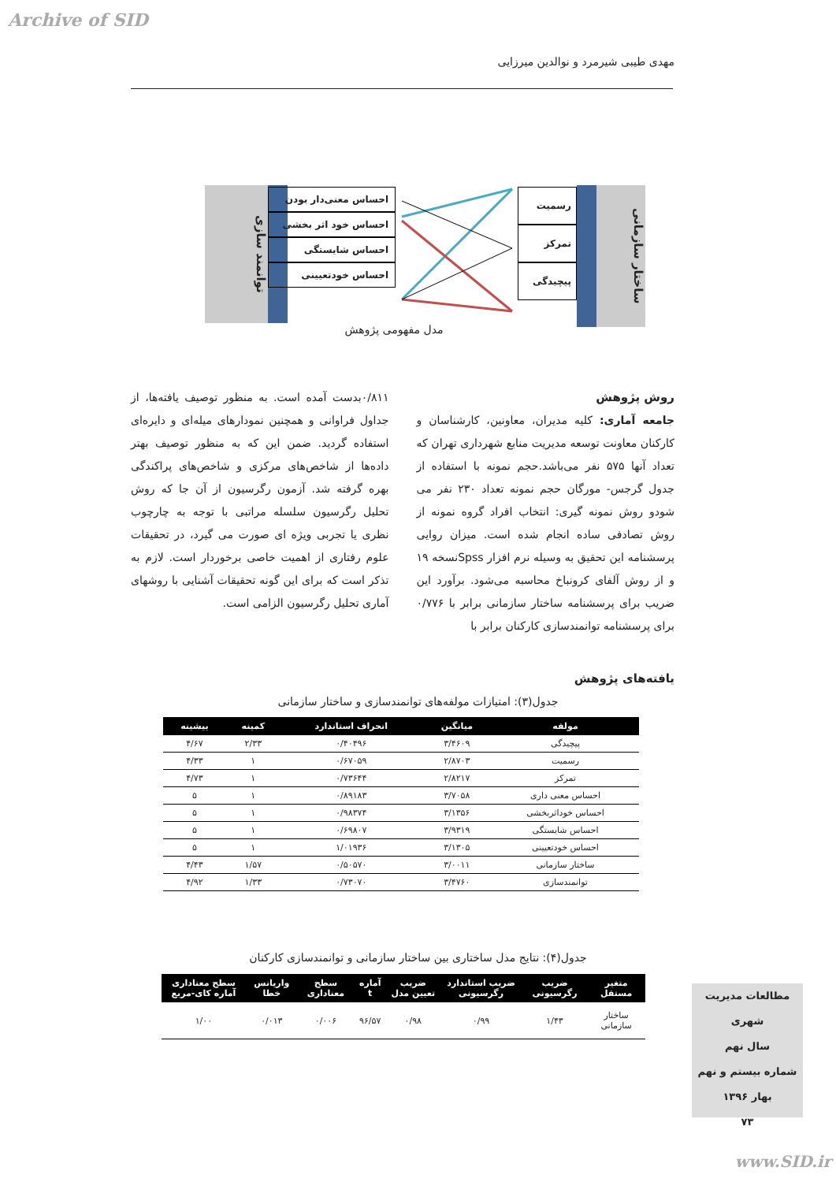Archive of SID
مهدی طیبی شیرمرد و نوالدین میرزایی
توانمند سازی
احساس معنی‌دار بودن
احساس خود اثر بخشی
احساس شایستگی
احساس خودتعیینی
رسمیت
تمرکز
پیچیدگی
ساختار سازمانی
مدل مفهومی پژوهش
روش پژوهش
جامعه آماری: کلیه مدیران، معاونین، کارشناسان و کارکنان معاونت توسعه مدیریت منابع شهرداری تهران که تعداد آنها ۵۷۵ نفر می‌باشد.حجم نمونه با استفاده از جدول گرجس- مورگان حجم نمونه تعداد ۲۳۰ نفر می شودو روش نمونه گیری: انتخاب افراد گروه نمونه از روش تصادفی ساده انجام شده است. میزان روایی پرسشنامه این تحقیق به وسیله نرم افزار Spssنسخه ۱۹ و از روش آلفای کرونباخ محاسبه می‌شود. برآورد این ضریب برای پرسشنامه ساختار سازمانی برابر با ۰/۷۷۶ برای پرسشنامه توانمندسازی کارکنان برابر با
۰/۸۱۱بدست آمده است. به منظور توصیف یافته‌ها، از جداول فراوانی و همچنین نمودارهای میله‌ای و دایره‌ای استفاده گردید. ضمن این که به منظور توصیف بهتر داده‌ها از شاخص‌های مرکزی و شاخص‌های پراکندگی بهره گرفته شد. آزمون رگرسیون از آن جا که روش تحلیل رگرسیون سلسله مراتبی با توجه به چارچوب نظری یا تجربی ویژه ای صورت می گیرد، در تحقیقات علوم رفتاری از اهمیت خاصی برخوردار است. لازم به تذکر است که برای این گونه تحقیقات آشنایی با روشهای آماری تحلیل رگرسیون الزامی است.
یافته‌های پژوهش
جدول(۳): امتیازات مولفه‌های توانمندسازی و ساختار سازمانی
| مولفه | میانگین | انحراف استاندارد | کمینه | بیشینه |
| --- | --- | --- | --- | --- |
| پیچیدگی | ۳/۴۶۰۹ | ۰/۴۰۴۹۶ | ۲/۳۳ | ۴/۶۷ |
| رسمیت | ۲/۸۷۰۳ | ۰/۶۷۰۵۹ | ۱ | ۴/۳۳ |
| تمرکز | ۲/۸۲۱۷ | ۰/۷۳۶۴۴ | ۱ | ۴/۷۳ |
| احساس معنی داری | ۳/۷۰۵۸ | ۰/۸۹۱۸۳ | ۱ | ۵ |
| احساس خوداثربخشی | ۳/۱۳۵۶ | ۰/۹۸۳۷۴ | ۱ | ۵ |
| احساس شایستگی | ۳/۹۳۱۹ | ۰/۶۹۸۰۷ | ۱ | ۵ |
| احساس خودتعیینی | ۳/۱۳۰۵ | ۱/۰۱۹۳۶ | ۱ | ۵ |
| ساختار سازمانی | ۳/۰۰۱۱ | ۰/۵۰۵۷۰ | ۱/۵۷ | ۴/۴۳ |
| توانمندسازی | ۳/۴۷۶۰ | ۰/۷۳۰۷۰ | ۱/۳۳ | ۴/۹۲ |
جدول(۴): نتایج مدل ساختاری بین ساختار سازمانی و توانمندسازی کارکنان
| متغیر مستقل | ضریب رگرسیونی | ضریب استاندارد رگرسیونی | ضریب تعیین مدل | آماره t | سطح معناداری | واریانس خطا | سطح معناداری آماره کای-مربع |
| --- | --- | --- | --- | --- | --- | --- | --- |
| ساختار سازمانی | ۱/۴۳ | ۰/۹۹ | ۰/۹۸ | ۹۶/۵۷ | ۰/۰۰۶ | ۰/۰۱۳ | ۱/۰۰ |
مطالعات مدیریت شهری
سال نهم
شماره بیستم و نهم
بهار ۱۳۹۶
۷۳
www.SID.ir